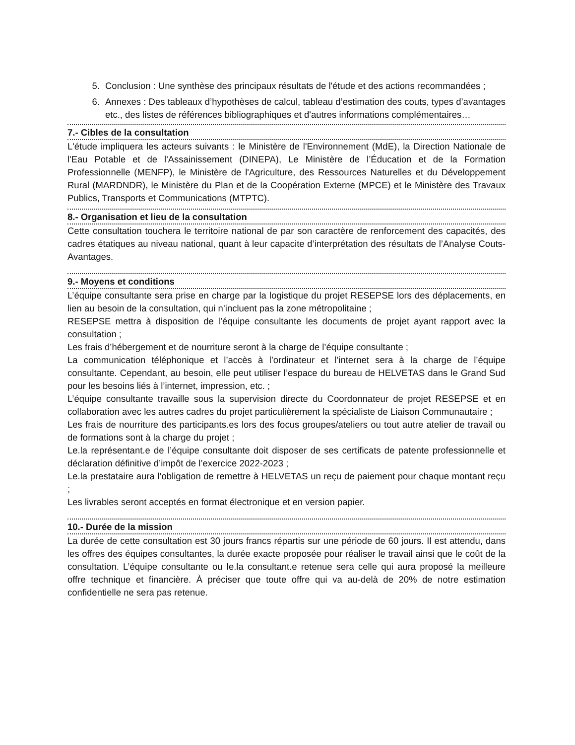5. Conclusion : Une synthèse des principaux résultats de l'étude et des actions recommandées ;
6. Annexes : Des tableaux d’hypothèses de calcul, tableau d’estimation des couts, types d’avantages etc., des listes de références bibliographiques et d'autres informations complémentaires…
7.- Cibles de la consultation
L'étude impliquera les acteurs suivants : le Ministère de l'Environnement (MdE), la Direction Nationale de l'Eau Potable et de l'Assainissement (DINEPA), Le Ministère de l’Éducation et de la Formation Professionnelle (MENFP), le Ministère de l'Agriculture, des Ressources Naturelles et du Développement Rural (MARDNDR), le Ministère du Plan et de la Coopération Externe (MPCE) et le Ministère des Travaux Publics, Transports et Communications (MTPTC).
8.- Organisation et lieu de la consultation
Cette consultation touchera le territoire national de par son caractère de renforcement des capacités, des cadres étatiques au niveau national, quant à leur capacite d’interprétation des résultats de l’Analyse Couts-Avantages.
9.- Moyens et conditions
L’équipe consultante sera prise en charge par la logistique du projet RESEPSE lors des déplacements, en lien au besoin de la consultation, qui n’incluent pas la zone métropolitaine ;
RESEPSE mettra à disposition de l’équipe consultante les documents de projet ayant rapport avec la consultation ;
Les frais d’hébergement et de nourriture seront à la charge de l’équipe consultante ;
La communication téléphonique et l’accès à l’ordinateur et l’internet sera à la charge de l’équipe consultante. Cependant, au besoin, elle peut utiliser l’espace du bureau de HELVETAS dans le Grand Sud pour les besoins liés à l’internet, impression, etc. ;
L’équipe consultante travaille sous la supervision directe du Coordonnateur de projet RESEPSE et en collaboration avec les autres cadres du projet particulièrement la spécialiste de Liaison Communautaire ;
Les frais de nourriture des participants.es lors des focus groupes/ateliers ou tout autre atelier de travail ou de formations sont à la charge du projet ;
Le.la représentant.e de l’équipe consultante doit disposer de ses certificats de patente professionnelle et déclaration définitive d’impôt de l’exercice 2022-2023 ;
Le.la prestataire aura l’obligation de remettre à HELVETAS un reçu de paiement pour chaque montant reçu ;
Les livrables seront acceptés en format électronique et en version papier.
10.- Durée de la mission
La durée de cette consultation est 30 jours francs répartis sur une période de 60 jours. Il est attendu, dans les offres des équipes consultantes, la durée exacte proposée pour réaliser le travail ainsi que le coût de la consultation. L’équipe consultante ou le.la consultant.e retenue sera celle qui aura proposé la meilleure offre technique et financière. À préciser que toute offre qui va au-delà de 20% de notre estimation confidentielle ne sera pas retenue.